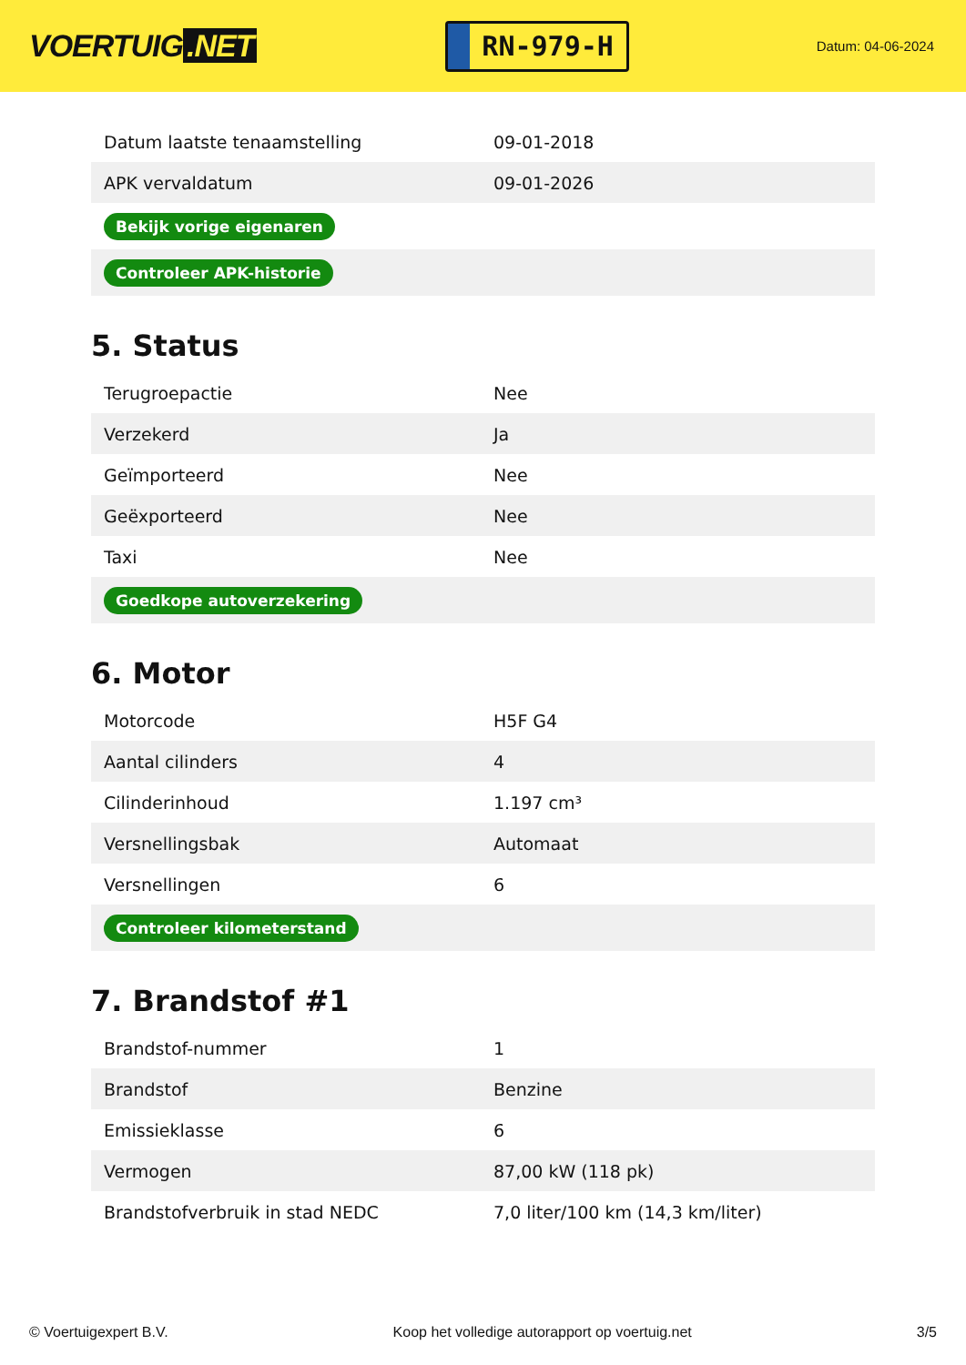VOERTUIG.NET
RN-979-H
Datum: 04-06-2024
| Datum laatste tenaamstelling | 09-01-2018 |
| APK vervaldatum | 09-01-2026 |
| Bekijk vorige eigenaren | |
| Controleer APK-historie | |
5. Status
| Terugroepactie | Nee |
| Verzekerd | Ja |
| Geïmporteerd | Nee |
| Geëxporteerd | Nee |
| Taxi | Nee |
| Goedkope autoverzekering | |
6. Motor
| Motorcode | H5F G4 |
| Aantal cilinders | 4 |
| Cilinderinhoud | 1.197 cm³ |
| Versnellingsbak | Automaat |
| Versnellingen | 6 |
| Controleer kilometerstand | |
7. Brandstof #1
| Brandstof-nummer | 1 |
| Brandstof | Benzine |
| Emissieklasse | 6 |
| Vermogen | 87,00 kW (118 pk) |
| Brandstofverbruik in stad NEDC | 7,0 liter/100 km (14,3 km/liter) |
© Voertuigexpert B.V. Koop het volledige autorapport op voertuig.net 3/5